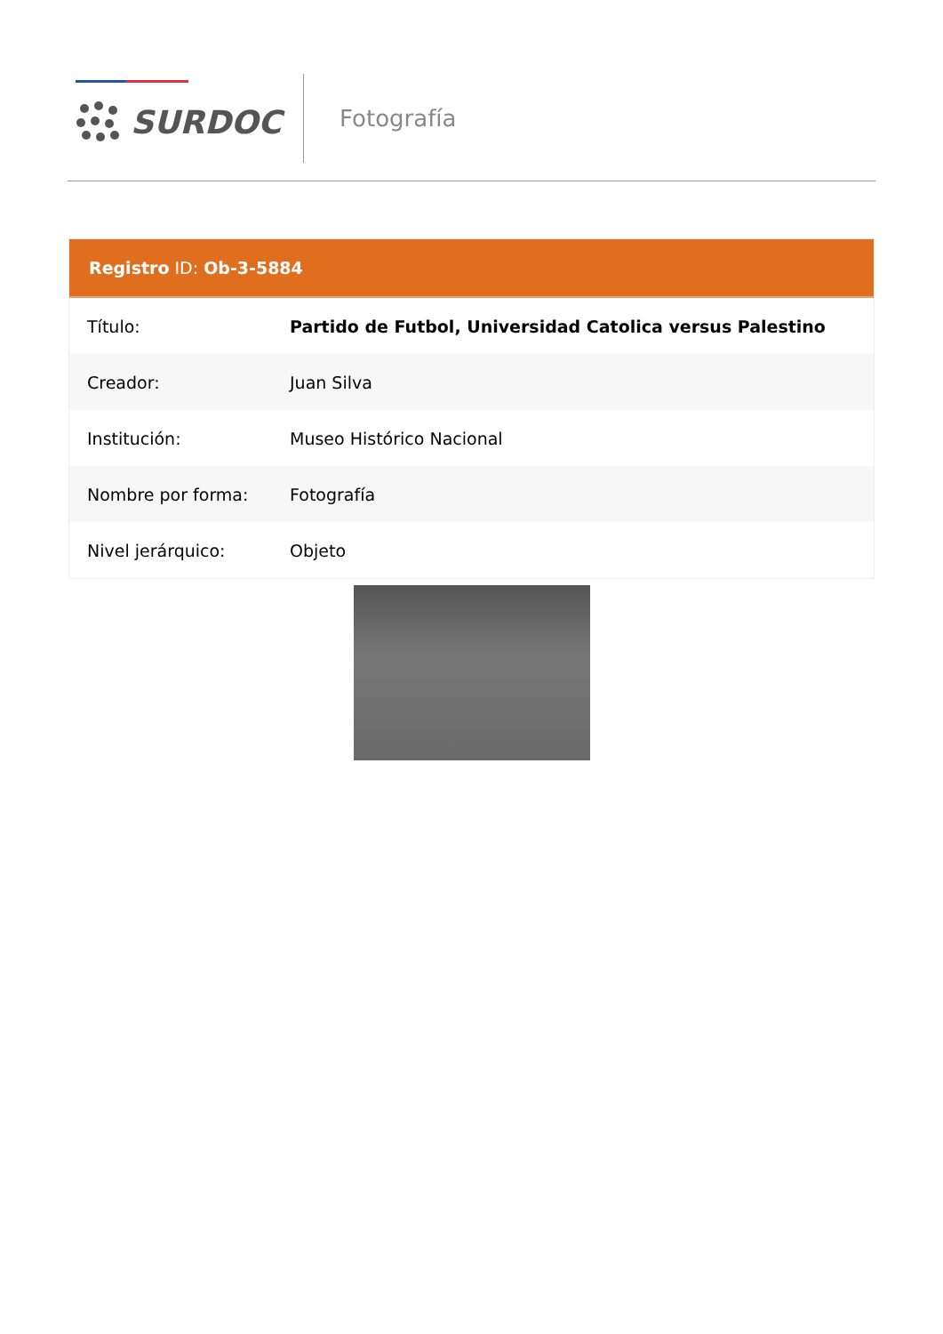SURDOC Fotografía
Registro ID: Ob-3-5884
| Título: | Partido de Futbol, Universidad Catolica versus Palestino |
| Creador: | Juan Silva |
| Institución: | Museo Histórico Nacional |
| Nombre por forma: | Fotografía |
| Nivel jerárquico: | Objeto |